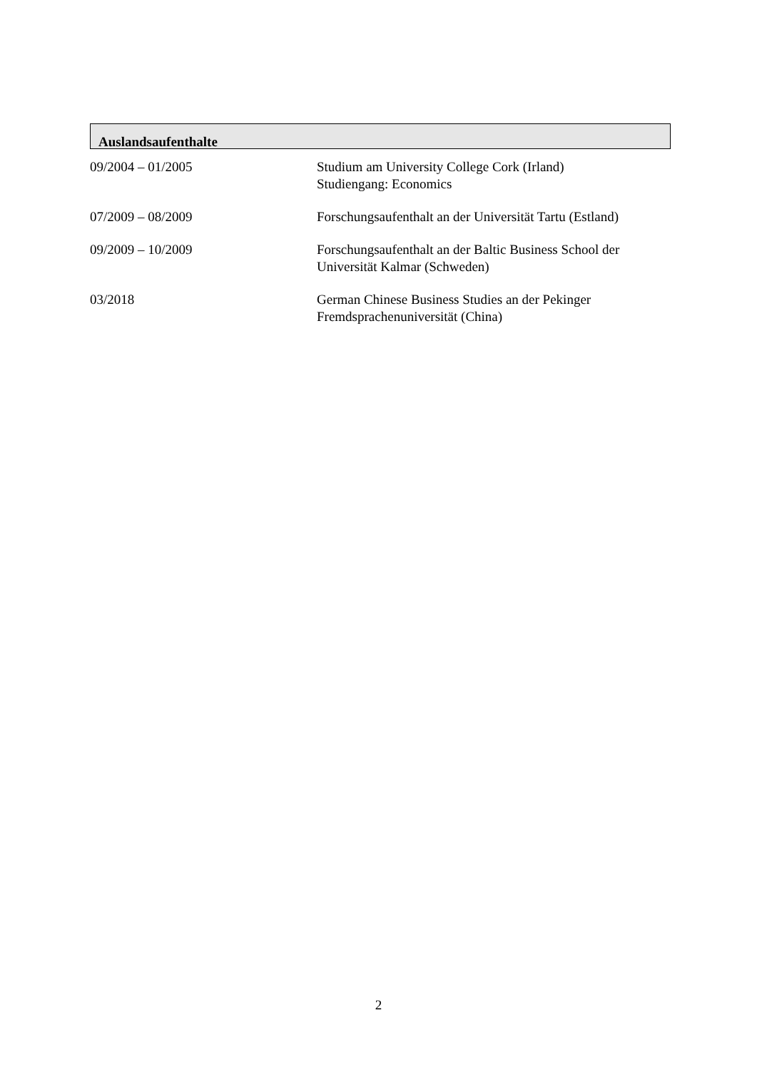Auslandsaufenthalte
09/2004 – 01/2005 Studium am University College Cork (Irland)
Studiengang: Economics
07/2009 – 08/2009 Forschungsaufenthalt an der Universität Tartu (Estland)
09/2009 – 10/2009 Forschungsaufenthalt an der Baltic Business School der Universität Kalmar (Schweden)
03/2018 German Chinese Business Studies an der Pekinger
Fremdsprachenuniversität (China)
2